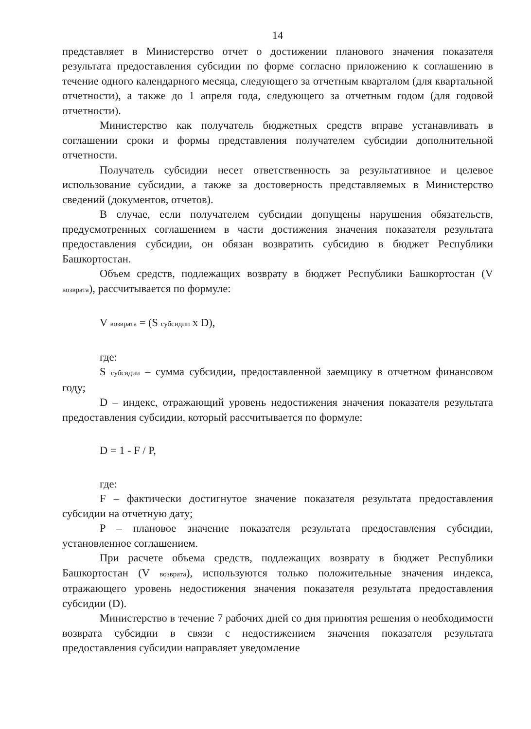14
представляет в Министерство отчет о достижении планового значения показателя результата предоставления субсидии по форме согласно приложению к соглашению в течение одного календарного месяца, следующего за отчетным кварталом (для квартальной отчетности), а также до 1 апреля года, следующего за отчетным годом (для годовой отчетности).
Министерство как получатель бюджетных средств вправе устанавливать в соглашении сроки и формы представления получателем субсидии дополнительной отчетности.
Получатель субсидии несет ответственность за результативное и целевое использование субсидии, а также за достоверность представляемых в Министерство сведений (документов, отчетов).
В случае, если получателем субсидии допущены нарушения обязательств, предусмотренных соглашением в части достижения значения показателя результата предоставления субсидии, он обязан возвратить субсидию в бюджет Республики Башкортостан.
Объем средств, подлежащих возврату в бюджет Республики Башкортостан (V возврата), рассчитывается по формуле:
V возврата = (S субсидии x D),
где:
S субсидии – сумма субсидии, предоставленной заемщику в отчетном финансовом году;
D – индекс, отражающий уровень недостижения значения показателя результата предоставления субсидии, который рассчитывается по формуле:
D = 1 - F / P,
где:
F – фактически достигнутое значение показателя результата предоставления субсидии на отчетную дату;
P – плановое значение показателя результата предоставления субсидии, установленное соглашением.
При расчете объема средств, подлежащих возврату в бюджет Республики Башкортостан (V возврата), используются только положительные значения индекса, отражающего уровень недостижения значения показателя результата предоставления субсидии (D).
Министерство в течение 7 рабочих дней со дня принятия решения о необходимости возврата субсидии в связи с недостижением значения показателя результата предоставления субсидии направляет уведомление